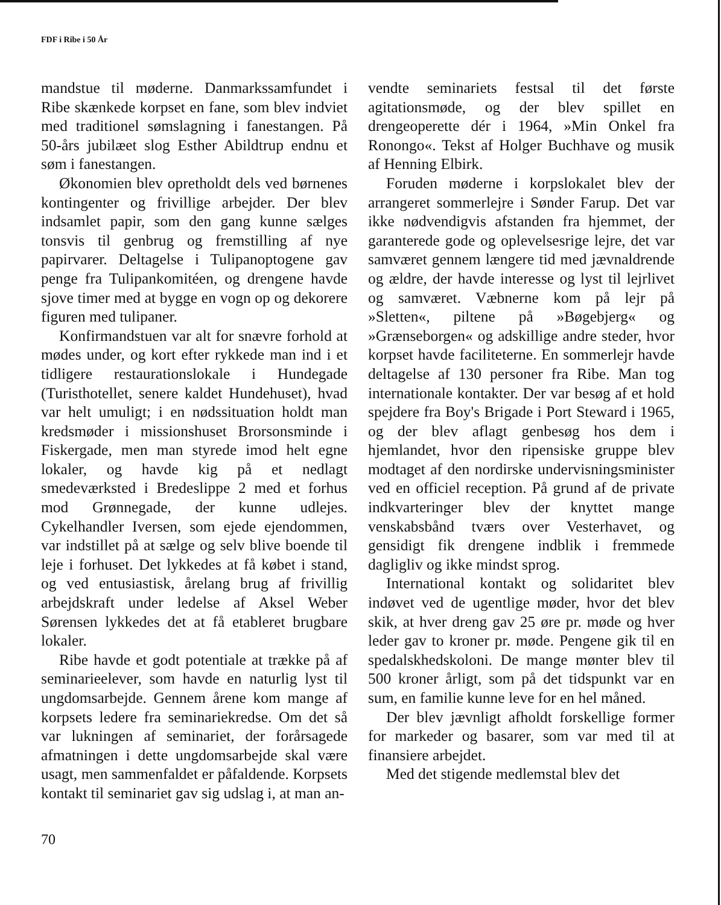FDF i Ribe i 50 År
mandstue til møderne. Danmarkssamfundet i Ribe skænkede korpset en fane, som blev indviet med traditionel sømslagning i fanestangen. På 50-års jubilæet slog Esther Abildtrup endnu et søm i fanestangen.
Økonomien blev opretholdt dels ved børnenes kontingenter og frivillige arbejder. Der blev indsamlet papir, som den gang kunne sælges tonsvis til genbrug og fremstilling af nye papirvarer. Deltagelse i Tulipanoptogene gav penge fra Tulipankomitéen, og drengene havde sjove timer med at bygge en vogn op og dekorere figuren med tulipaner.
Konfirmandstuen var alt for snævre forhold at mødes under, og kort efter rykkede man ind i et tidligere restaurationslokale i Hundegade (Turisthotellet, senere kaldet Hundehuset), hvad var helt umuligt; i en nødssituation holdt man kredsmøder i missionshuset Brorsonsminde i Fiskergade, men man styrede imod helt egne lokaler, og havde kig på et nedlagt smedeværksted i Bredeslippe 2 med et forhus mod Grønnegade, der kunne udlejes. Cykelhandler Iversen, som ejede ejendommen, var indstillet på at sælge og selv blive boende til leje i forhuset. Det lykkedes at få købet i stand, og ved entusiastisk, årelang brug af frivillig arbejdskraft under ledelse af Aksel Weber Sørensen lykkedes det at få etableret brugbare lokaler.
Ribe havde et godt potentiale at trække på af seminarieelever, som havde en naturlig lyst til ungdomsarbejde. Gennem årene kom mange af korpsets ledere fra seminariekredse. Om det så var lukningen af seminariet, der forårsagede afmatningen i dette ungdomsarbejde skal være usagt, men sammenfaldet er påfaldende. Korpsets kontakt til seminariet gav sig udslag i, at man an-
vendte seminariets festsal til det første agitationsmøde, og der blev spillet en drengeoperette dér i 1964, »Min Onkel fra Ronongo«. Tekst af Holger Buchhave og musik af Henning Elbirk.
Foruden møderne i korpslokalet blev der arrangeret sommerlejre i Sønder Farup. Det var ikke nødvendigvis afstanden fra hjemmet, der garanterede gode og oplevelsesrige lejre, det var samværet gennem længere tid med jævnaldrende og ældre, der havde interesse og lyst til lejrlivet og samværet. Væbnerne kom på lejr på »Sletten«, piltene på »Bøgebjerg« og »Grænseborgen« og adskillige andre steder, hvor korpset havde faciliteterne. En sommerlejr havde deltagelse af 130 personer fra Ribe. Man tog internationale kontakter. Der var besøg af et hold spejdere fra Boy's Brigade i Port Steward i 1965, og der blev aflagt genbesøg hos dem i hjemlandet, hvor den ripensiske gruppe blev modtaget af den nordirske undervisningsminister ved en officiel reception. På grund af de private indkvarteringer blev der knyttet mange venskabsbånd tværs over Vesterhavet, og gensidigt fik drengene indblik i fremmede dagligliv og ikke mindst sprog.
International kontakt og solidaritet blev indøvet ved de ugentlige møder, hvor det blev skik, at hver dreng gav 25 øre pr. møde og hver leder gav to kroner pr. møde. Pengene gik til en spedalskhedskoloni. De mange mønter blev til 500 kroner årligt, som på det tidspunkt var en sum, en familie kunne leve for en hel måned.
Der blev jævnligt afholdt forskellige former for markeder og basarer, som var med til at finansiere arbejdet.
Med det stigende medlemstal blev det
70